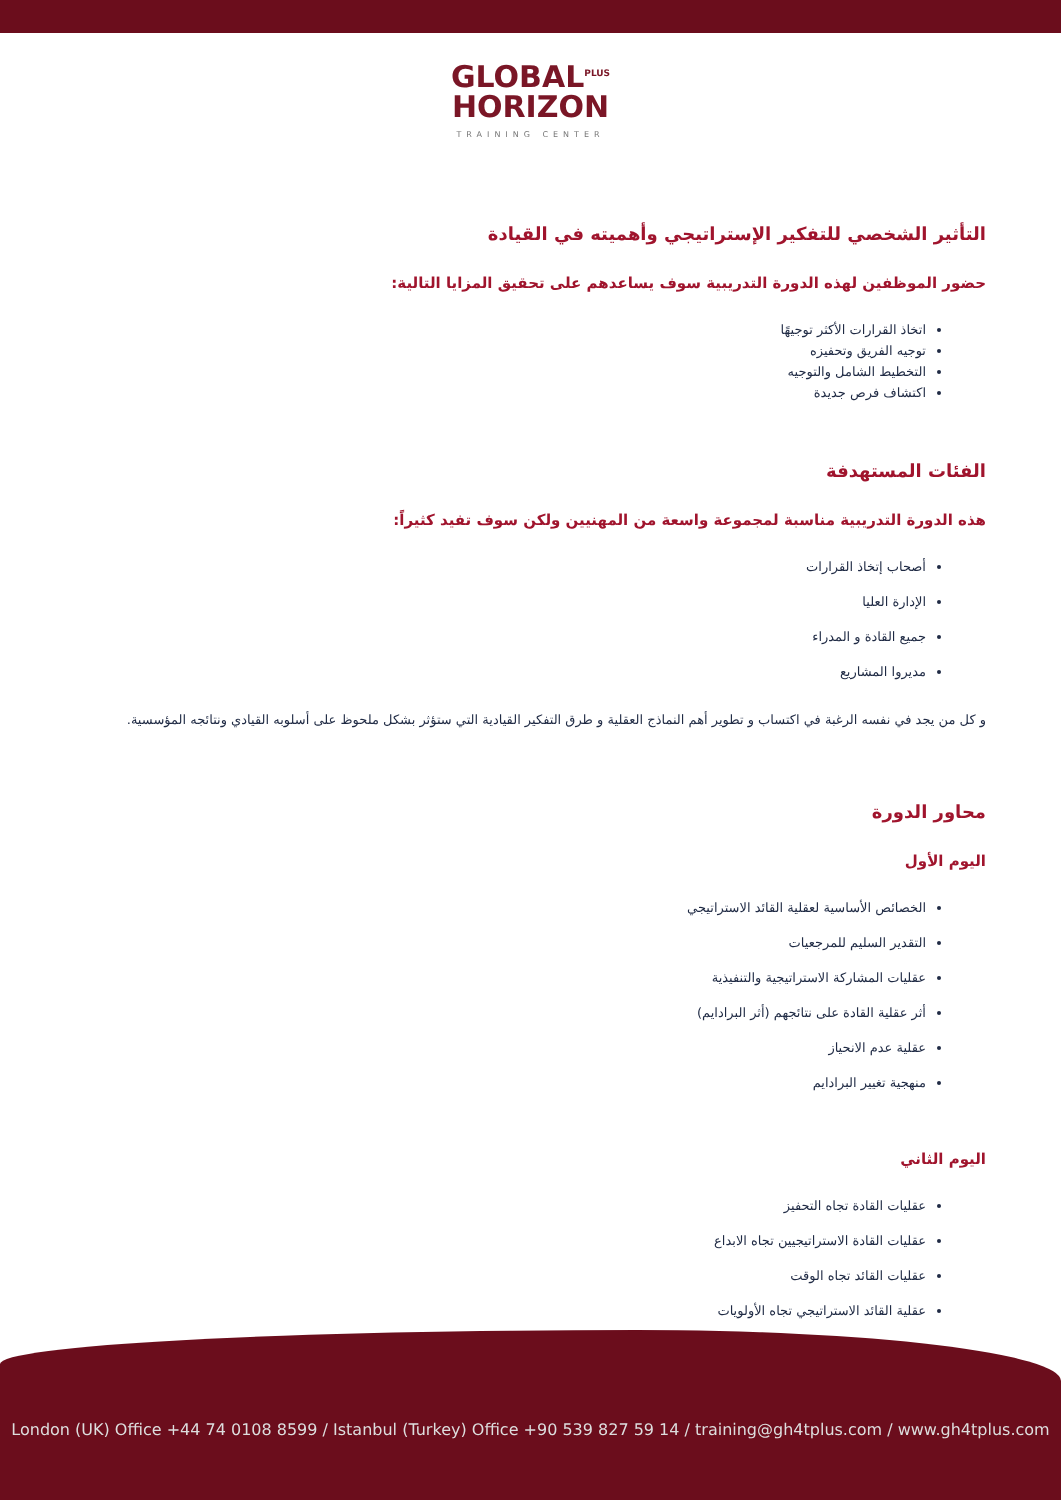GLOBAL<sup>PLUS</sup>
HORIZON
TRAINING CENTER
التأثير الشخصي للتفكير الإستراتيجي وأهميته في القيادة
حضور الموظفين لهذه الدورة التدريبية سوف يساعدهم على تحقيق المزايا التالية:
اتخاذ القرارات الأكثر توجيهًا
توجيه الفريق وتحفيزه
التخطيط الشامل والتوجيه
اكتشاف فرص جديدة
الفئات المستهدفة
هذه الدورة التدريبية مناسبة لمجموعة واسعة من المهنيين ولكن سوف تفيد كثيراً:
أصحاب إتخاذ القرارات
الإدارة العليا
جميع القادة و المدراء
مديروا المشاريع
و كل من يجد في نفسه الرغبة في اكتساب و تطوير أهم النماذج العقلية و طرق التفكير القيادية التي ستؤثر بشكل ملحوظ على أسلوبه القيادي ونتائجه المؤسسية.
محاور الدورة
اليوم الأول
الخصائص الأساسية لعقلية القائد الاستراتيجي
التقدير السليم للمرجعيات
عقليات المشاركة الاستراتيجية والتنفيذية
أثر عقلية القادة على نتائجهم (أثر البرادايم)
عقلية عدم الانحياز
منهجية تغيير البرادايم
اليوم الثاني
عقليات القادة تجاه التحفيز
عقليات القادة الاستراتيجيين تجاه الابداع
عقليات القائد تجاه الوقت
عقلية القائد الاستراتيجي تجاه الأولويات
London (UK) Office +44 74 0108 8599 / Istanbul (Turkey) Office +90 539 827 59 14 / training@gh4tplus.com / www.gh4tplus.com